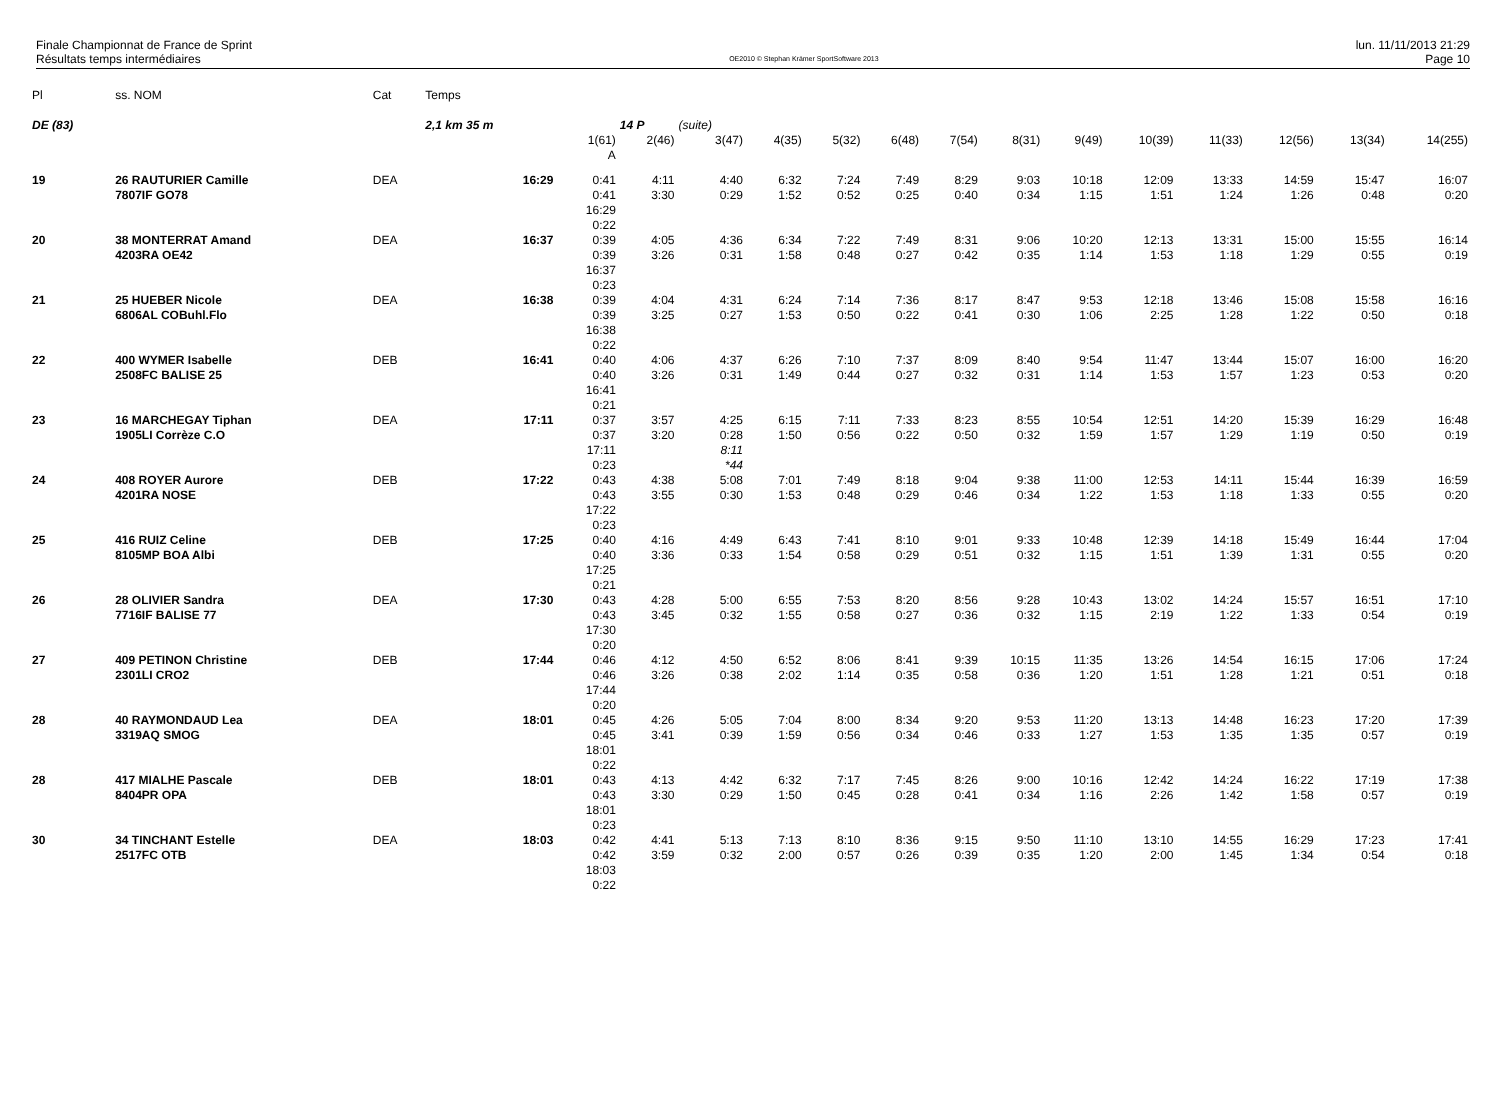Finale Championnat de France de Sprint
Résultats temps intermédiaires
OE2010 © Stephan Krämer SportSoftware 2013
lun. 11/11/2013 21:29
Page 10
| Pl | ss. NOM | Cat | Temps | | | | | | | | | | | | | | |
| DE (83) | | | 2,1 km 35 m | | 14 P | (suite) | | | | | | | | | | | |
| | | | | 1(61) A | 2(46) | 3(47) | 4(35) | 5(32) | 6(48) | 7(54) | 8(31) | 9(49) | 10(39) | 11(33) | 12(56) | 13(34) | 14(255) |
| 19 | 26 RAUTURIER Camille 7807IF GO78 | DEA | 16:29 | 0:41 0:41 16:29 0:22 | 4:11 3:30 | 4:40 0:29 | 6:32 1:52 | 7:24 0:52 | 7:49 0:25 | 8:29 0:40 | 9:03 0:34 | 10:18 1:15 | 12:09 1:51 | 13:33 1:24 | 14:59 1:26 | 15:47 0:48 | 16:07 0:20 |
| 20 | 38 MONTERRAT Amand 4203RA OE42 | DEA | 16:37 | 0:39 0:39 16:37 0:23 | 4:05 3:26 | 4:36 0:31 | 6:34 1:58 | 7:22 0:48 | 7:49 0:27 | 8:31 0:42 | 9:06 0:35 | 10:20 1:14 | 12:13 1:53 | 13:31 1:18 | 15:00 1:29 | 15:55 0:55 | 16:14 0:19 |
| 21 | 25 HUEBER Nicole 6806AL COBuhl.Flo | DEA | 16:38 | 0:39 0:39 16:38 0:22 | 4:04 3:25 | 4:31 0:27 | 6:24 1:53 | 7:14 0:50 | 7:36 0:22 | 8:17 0:41 | 8:47 0:30 | 9:53 1:06 | 12:18 2:25 | 13:46 1:28 | 15:08 1:22 | 15:58 0:50 | 16:16 0:18 |
| 22 | 400 WYMER Isabelle 2508FC BALISE 25 | DEB | 16:41 | 0:40 0:40 16:41 0:21 | 4:06 3:26 | 4:37 0:31 | 6:26 1:49 | 7:10 0:44 | 7:37 0:27 | 8:09 0:32 | 8:40 0:31 | 9:54 1:14 | 11:47 1:53 | 13:44 1:57 | 15:07 1:23 | 16:00 0:53 | 16:20 0:20 |
| 23 | 16 MARCHEGAY Tiphan 1905LI Corrèze C.O | DEA | 17:11 | 0:37 0:37 17:11 0:23 | 3:57 3:20 | 4:25 0:28 8:11 *44 | 6:15 1:50 | 7:11 0:56 | 7:33 0:22 | 8:23 0:50 | 8:55 0:32 | 10:54 1:59 | 12:51 1:57 | 14:20 1:29 | 15:39 1:19 | 16:29 0:50 | 16:48 0:19 |
| 24 | 408 ROYER Aurore 4201RA NOSE | DEB | 17:22 | 0:43 0:43 17:22 0:23 | 4:38 3:55 | 5:08 0:30 | 7:01 1:53 | 7:49 0:48 | 8:18 0:29 | 9:04 0:46 | 9:38 0:34 | 11:00 1:22 | 12:53 1:53 | 14:11 1:18 | 15:44 1:33 | 16:39 0:55 | 16:59 0:20 |
| 25 | 416 RUIZ Celine 8105MP BOA Albi | DEB | 17:25 | 0:40 0:40 17:25 0:21 | 4:16 3:36 | 4:49 0:33 | 6:43 1:54 | 7:41 0:58 | 8:10 0:29 | 9:01 0:51 | 9:33 0:32 | 10:48 1:15 | 12:39 1:51 | 14:18 1:39 | 15:49 1:31 | 16:44 0:55 | 17:04 0:20 |
| 26 | 28 OLIVIER Sandra 7716IF BALISE 77 | DEA | 17:30 | 0:43 0:43 17:30 0:20 | 4:28 3:45 | 5:00 0:32 | 6:55 1:55 | 7:53 0:58 | 8:20 0:27 | 8:56 0:36 | 9:28 0:32 | 10:43 1:15 | 13:02 2:19 | 14:24 1:22 | 15:57 1:33 | 16:51 0:54 | 17:10 0:19 |
| 27 | 409 PETINON Christine 2301LI CRO2 | DEB | 17:44 | 0:46 0:46 17:44 0:20 | 4:12 3:26 | 4:50 0:38 | 6:52 2:02 | 8:06 1:14 | 8:41 0:35 | 9:39 0:58 | 10:15 0:36 | 11:35 1:20 | 13:26 1:51 | 14:54 1:28 | 16:15 1:21 | 17:06 0:51 | 17:24 0:18 |
| 28 | 40 RAYMONDAUD Lea 3319AQ SMOG | DEA | 18:01 | 0:45 0:45 18:01 0:22 | 4:26 3:41 | 5:05 0:39 | 7:04 1:59 | 8:00 0:56 | 8:34 0:34 | 9:20 0:46 | 9:53 0:33 | 11:20 1:27 | 13:13 1:53 | 14:48 1:35 | 16:23 1:35 | 17:20 0:57 | 17:39 0:19 |
| 28 | 417 MIALHE Pascale 8404PR OPA | DEB | 18:01 | 0:43 0:43 18:01 0:23 | 4:13 3:30 | 4:42 0:29 | 6:32 1:50 | 7:17 0:45 | 7:45 0:28 | 8:26 0:41 | 9:00 0:34 | 10:16 1:16 | 12:42 2:26 | 14:24 1:42 | 16:22 1:58 | 17:19 0:57 | 17:38 0:19 |
| 30 | 34 TINCHANT Estelle 2517FC OTB | DEA | 18:03 | 0:42 0:42 18:03 0:22 | 4:41 3:59 | 5:13 0:32 | 7:13 2:00 | 8:10 0:57 | 8:36 0:26 | 9:15 0:39 | 9:50 0:35 | 11:10 1:20 | 13:10 2:00 | 14:55 1:45 | 16:29 1:34 | 17:23 0:54 | 17:41 0:18 |